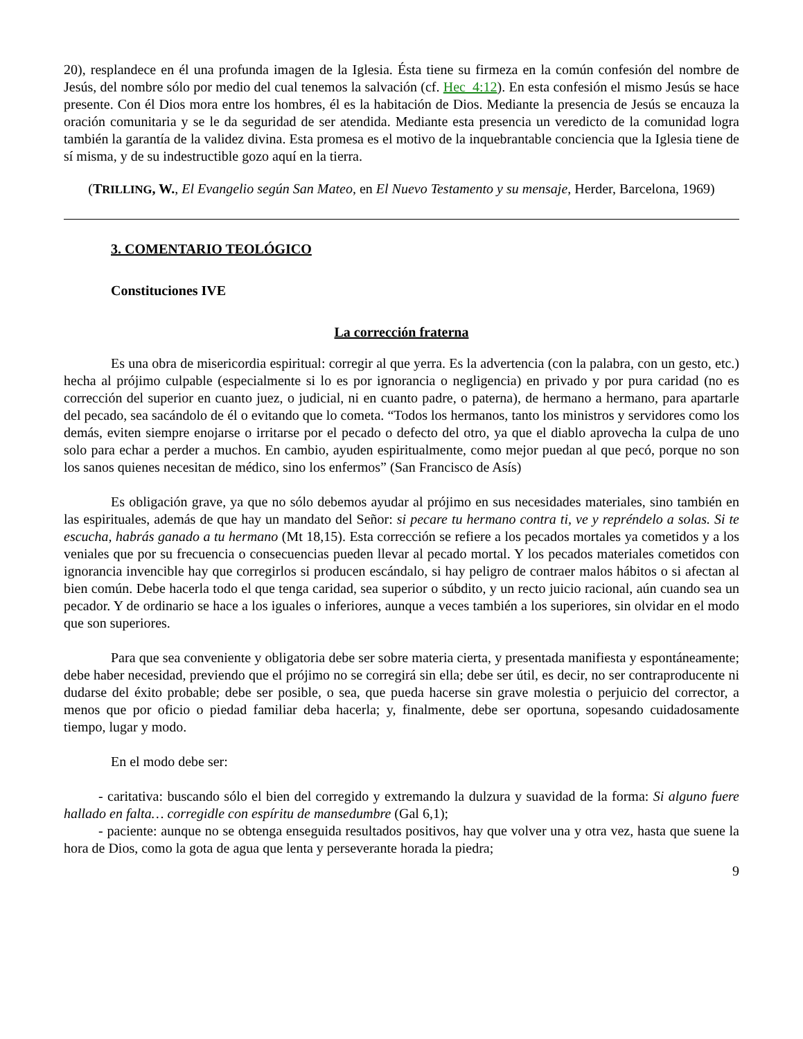20), resplandece en él una profunda imagen de la Iglesia. Ésta tiene su firmeza en la común confesión del nombre de Jesús, del nombre sólo por medio del cual tenemos la salvación (cf. Hec_4:12). En esta confesión el mismo Jesús se hace presente. Con él Dios mora entre los hombres, él es la habitación de Dios. Mediante la presencia de Jesús se encauza la oración comunitaria y se le da seguridad de ser atendida. Mediante esta presencia un veredicto de la comunidad logra también la garantía de la validez divina. Esta promesa es el motivo de la inquebrantable conciencia que la Iglesia tiene de sí misma, y de su indestructible gozo aquí en la tierra.
(TRILLING, W., El Evangelio según San Mateo, en El Nuevo Testamento y su mensaje, Herder, Barcelona, 1969)
3. COMENTARIO TEOLÓGICO
Constituciones IVE
La corrección fraterna
Es una obra de misericordia espiritual: corregir al que yerra. Es la advertencia (con la palabra, con un gesto, etc.) hecha al prójimo culpable (especialmente si lo es por ignorancia o negligencia) en privado y por pura caridad (no es corrección del superior en cuanto juez, o judicial, ni en cuanto padre, o paterna), de hermano a hermano, para apartarle del pecado, sea sacándolo de él o evitando que lo cometa. “Todos los hermanos, tanto los ministros y servidores como los demás, eviten siempre enojarse o irritarse por el pecado o defecto del otro, ya que el diablo aprovecha la culpa de uno solo para echar a perder a muchos. En cambio, ayuden espiritualmente, como mejor puedan al que pecó, porque no son los sanos quienes necesitan de médico, sino los enfermos” (San Francisco de Asís)
Es obligación grave, ya que no sólo debemos ayudar al prójimo en sus necesidades materiales, sino también en las espirituales, además de que hay un mandato del Señor: si pecare tu hermano contra ti, ve y repréndelo a solas. Si te escucha, habrás ganado a tu hermano (Mt 18,15). Esta corrección se refiere a los pecados mortales ya cometidos y a los veniales que por su frecuencia o consecuencias pueden llevar al pecado mortal. Y los pecados materiales cometidos con ignorancia invencible hay que corregirlos si producen escándalo, si hay peligro de contraer malos hábitos o si afectan al bien común. Debe hacerla todo el que tenga caridad, sea superior o súbdito, y un recto juicio racional, aún cuando sea un pecador. Y de ordinario se hace a los iguales o inferiores, aunque a veces también a los superiores, sin olvidar en el modo que son superiores.
Para que sea conveniente y obligatoria debe ser sobre materia cierta, y presentada manifiesta y espontáneamente; debe haber necesidad, previendo que el prójimo no se corregirá sin ella; debe ser útil, es decir, no ser contraproducente ni dudarse del éxito probable; debe ser posible, o sea, que pueda hacerse sin grave molestia o perjuicio del corrector, a menos que por oficio o piedad familiar deba hacerla; y, finalmente, debe ser oportuna, sopesando cuidadosamente tiempo, lugar y modo.
En el modo debe ser:
- caritativa: buscando sólo el bien del corregido y extremando la dulzura y suavidad de la forma: Si alguno fuere hallado en falta… corregidle con espíritu de mansedumbre (Gal 6,1);
- paciente: aunque no se obtenga enseguida resultados positivos, hay que volver una y otra vez, hasta que suene la hora de Dios, como la gota de agua que lenta y perseverante horada la piedra;
9